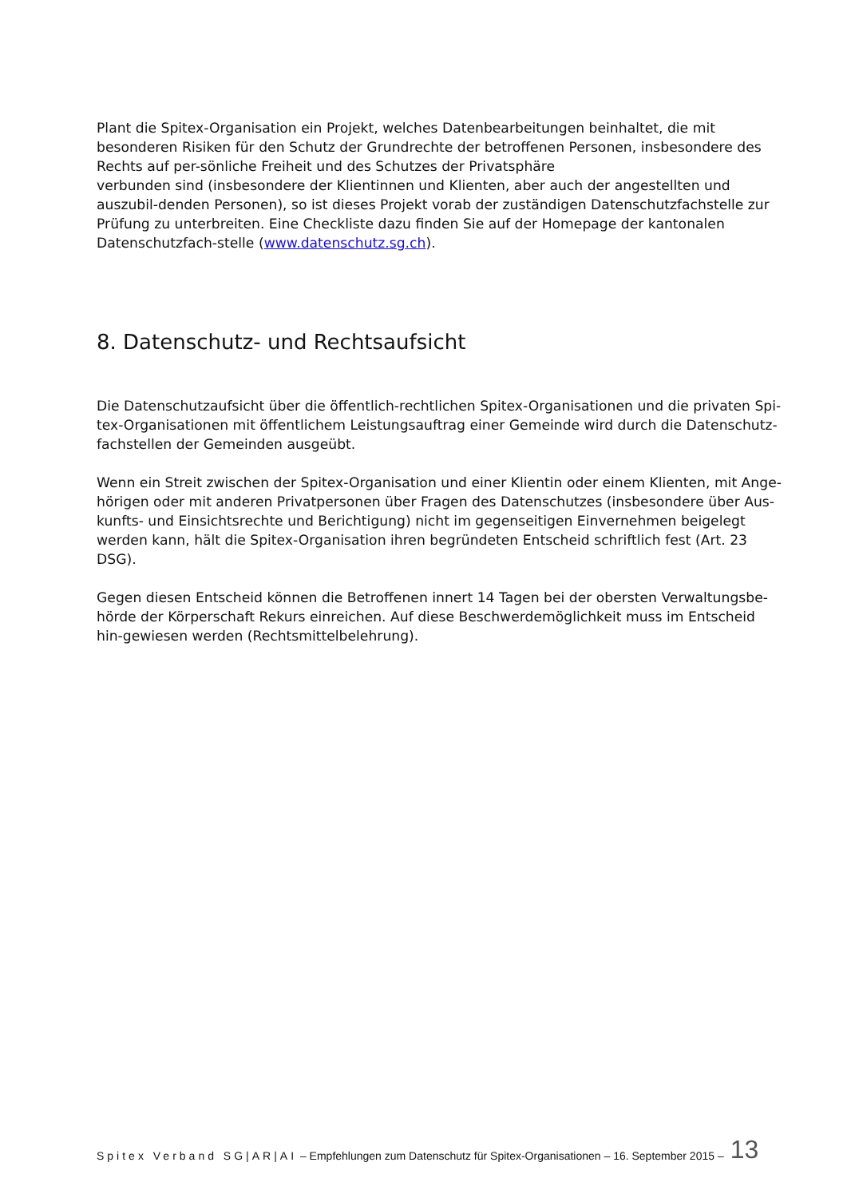Plant die Spitex-Organisation ein Projekt, welches Datenbearbeitungen beinhaltet, die mit besonderen Risiken für den Schutz der Grundrechte der betroffenen Personen, insbesondere des Rechts auf per-sönliche Freiheit und des Schutzes der Privatsphäre
verbunden sind (insbesondere der Klientinnen und Klienten, aber auch der angestellten und auszubil-denden Personen), so ist dieses Projekt vorab der zuständigen Datenschutzfachstelle zur Prüfung zu unterbreiten. Eine Checkliste dazu finden Sie auf der Homepage der kantonalen Datenschutzfach-stelle (www.datenschutz.sg.ch).
8. Datenschutz- und Rechtsaufsicht
Die Datenschutzaufsicht über die öffentlich-rechtlichen Spitex-Organisationen und die privaten Spi-tex-Organisationen mit öffentlichem Leistungsauftrag einer Gemeinde wird durch die Datenschutz-fachstellen der Gemeinden ausgeübt.
Wenn ein Streit zwischen der Spitex-Organisation und einer Klientin oder einem Klienten, mit Ange-hörigen oder mit anderen Privatpersonen über Fragen des Datenschutzes (insbesondere über Aus-kunfts- und Einsichtsrechte und Berichtigung) nicht im gegenseitigen Einvernehmen beigelegt werden kann, hält die Spitex-Organisation ihren begründeten Entscheid schriftlich fest (Art. 23 DSG).
Gegen diesen Entscheid können die Betroffenen innert 14 Tagen bei der obersten Verwaltungsbe-hörde der Körperschaft Rekurs einreichen. Auf diese Beschwerdemöglichkeit muss im Entscheid hin-gewiesen werden (Rechtsmittelbelehrung).
Spitex Verband SG|AR|AI – Empfehlungen zum Datenschutz für Spitex-Organisationen – 16. September 2015 – 13